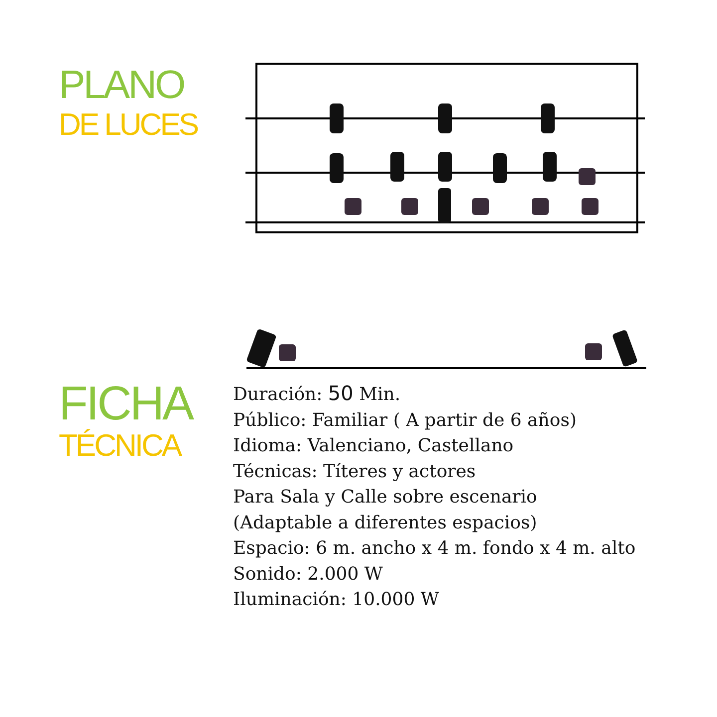PLANO
DE LUCES
FICHA
TÉCNICA
Duración: 50 Min.
Público: Familiar ( A partir de 6 años)
Idioma: Valenciano, Castellano
Técnicas: Títeres y actores
Para Sala y Calle sobre escenario
(Adaptable a diferentes espacios)
Espacio: 6 m. ancho x 4 m. fondo x 4 m. alto
Sonido: 2.000 W
Iluminación: 10.000 W